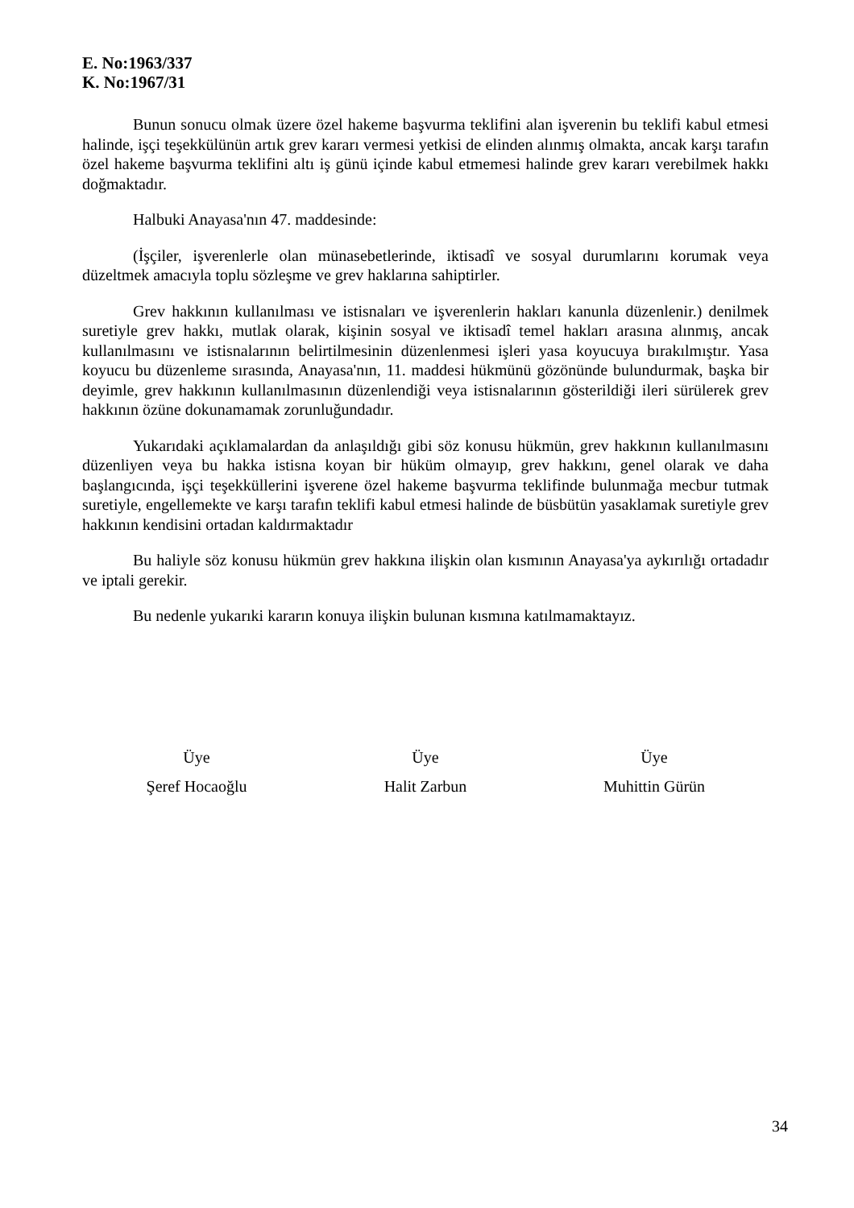E. No:1963/337
K. No:1967/31
Bunun sonucu olmak üzere özel hakeme başvurma teklifini alan işverenin bu teklifi kabul etmesi halinde, işçi teşekkülünün artık grev kararı vermesi yetkisi de elinden alınmış olmakta, ancak karşı tarafın özel hakeme başvurma teklifini altı iş günü içinde kabul etmemesi halinde grev kararı verebilmek hakkı doğmaktadır.
Halbuki Anayasa'nın 47. maddesinde:
(İşçiler, işverenlerle olan münasebetlerinde, iktisadî ve sosyal durumlarını korumak veya düzeltmek amacıyla toplu sözleşme ve grev haklarına sahiptirler.
Grev hakkının kullanılması ve istisnaları ve işverenlerin hakları kanunla düzenlenir.) denilmek suretiyle grev hakkı, mutlak olarak, kişinin sosyal ve iktisadî temel hakları arasına alınmış, ancak kullanılmasını ve istisnalarının belirtilmesinin düzenlenmesi işleri yasa koyucuya bırakılmıştır. Yasa koyucu bu düzenleme sırasında, Anayasa'nın, 11. maddesi hükmünü gözönünde bulundurmak, başka bir deyimle, grev hakkının kullanılmasının düzenlendiği veya istisnalarının gösterildiği ileri sürülerek grev hakkının özüne dokunamamak zorunluğundadır.
Yukarıdaki açıklamalardan da anlaşıldığı gibi söz konusu hükmün, grev hakkının kullanılmasını düzenliyen veya bu hakka istisna koyan bir hüküm olmayıp, grev hakkını, genel olarak ve daha başlangıcında, işçi teşekküllerini işverene özel hakeme başvurma teklifinde bulunmağa mecbur tutmak suretiyle, engellemekte ve karşı tarafın teklifi kabul etmesi halinde de büsbütün yasaklamak suretiyle grev hakkının kendisini ortadan kaldırmaktadır
Bu haliyle söz konusu hükmün grev hakkına ilişkin olan kısmının Anayasa'ya aykırılığı ortadadır ve iptali gerekir.
Bu nedenle yukarıki kararın konuya ilişkin bulunan kısmına katılmamaktayız.
Üye
Şeref Hocaoğlu
Üye
Halit Zarbun
Üye
Muhittin Gürün
34